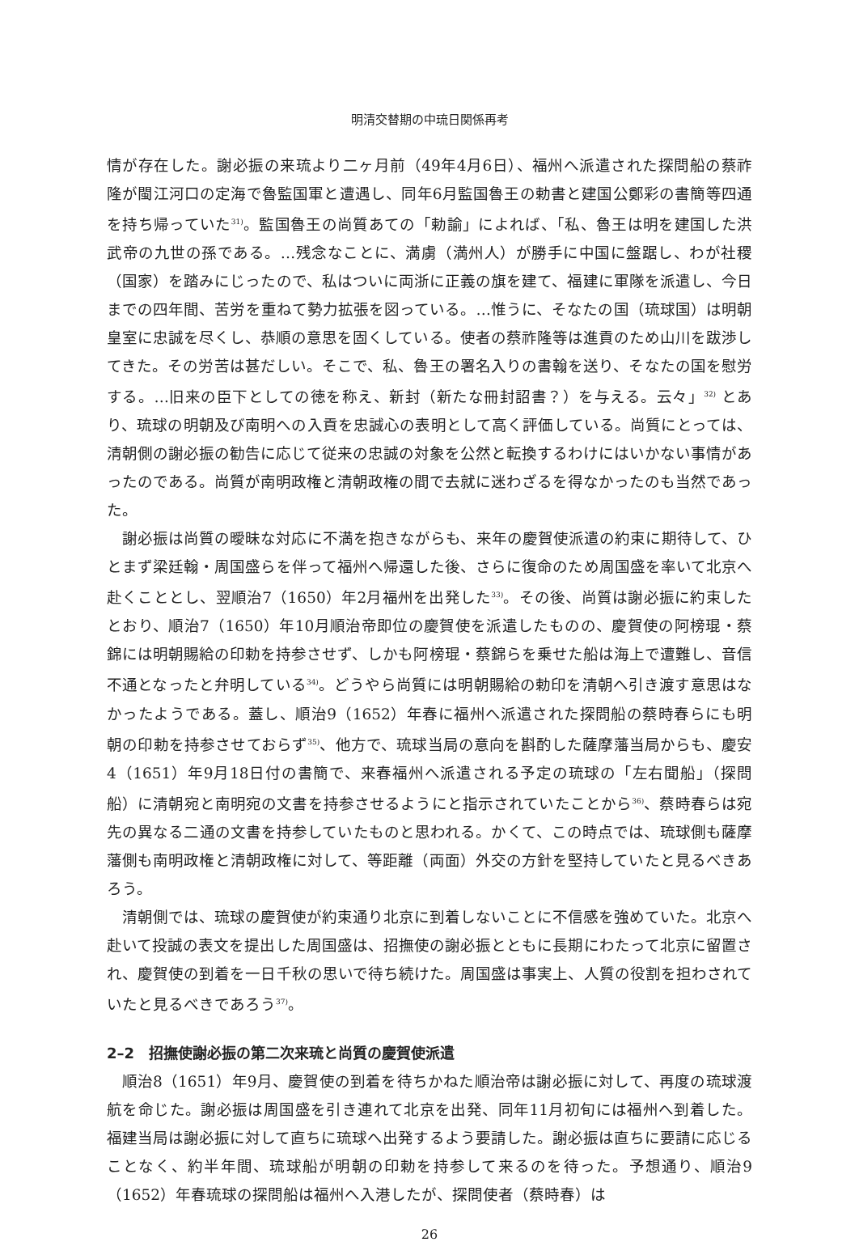明清交替期の中琉日関係再考
情が存在した。謝必振の来琉より二ヶ月前（49年4月6日）、福州へ派遣された探問船の蔡祚隆が閩江河口の定海で魯監国軍と遭遇し、同年6月監国魯王の勅書と建国公鄭彩の書簡等四通を持ち帰っていた<sup>31)</sup>。監国魯王の尚質あての「勅諭」によれば、「私、魯王は明を建国した洪武帝の九世の孫である。…残念なことに、満虜（満州人）が勝手に中国に盤踞し、わが社稷（国家）を踏みにじったので、私はついに両浙に正義の旗を建て、福建に軍隊を派遣し、今日までの四年間、苦労を重ねて勢力拡張を図っている。…惟うに、そなたの国（琉球国）は明朝皇室に忠誠を尽くし、恭順の意思を固くしている。使者の蔡祚隆等は進貢のため山川を跋渉してきた。その労苦は甚だしい。そこで、私、魯王の署名入りの書翰を送り、そなたの国を慰労する。…旧来の臣下としての徳を称え、新封（新たな冊封詔書？）を与える。云々」<sup>32)</sup> とあり、琉球の明朝及び南明への入貢を忠誠心の表明として高く評価している。尚質にとっては、清朝側の謝必振の勧告に応じて従来の忠誠の対象を公然と転換するわけにはいかない事情があったのである。尚質が南明政権と清朝政権の間で去就に迷わざるを得なかったのも当然であった。
謝必振は尚質の曖昧な対応に不満を抱きながらも、来年の慶賀使派遣の約束に期待して、ひとまず梁廷翰・周国盛らを伴って福州へ帰還した後、さらに復命のため周国盛を率いて北京へ赴くこととし、翌順治7（1650）年2月福州を出発した<sup>33)</sup>。その後、尚質は謝必振に約束したとおり、順治7（1650）年10月順治帝即位の慶賀使を派遣したものの、慶賀使の阿榜琨・蔡錦には明朝賜給の印勅を持参させず、しかも阿榜琨・蔡錦らを乗せた船は海上で遭難し、音信不通となったと弁明している<sup>34)</sup>。どうやら尚質には明朝賜給の勅印を清朝へ引き渡す意思はなかったようである。蓋し、順治9（1652）年春に福州へ派遣された探問船の蔡時春らにも明朝の印勅を持参させておらず<sup>35)</sup>、他方で、琉球当局の意向を斟酌した薩摩藩当局からも、慶安4（1651）年9月18日付の書簡で、来春福州へ派遣される予定の琉球の「左右聞船」（探問船）に清朝宛と南明宛の文書を持参させるようにと指示されていたことから<sup>36)</sup>、蔡時春らは宛先の異なる二通の文書を持参していたものと思われる。かくて、この時点では、琉球側も薩摩藩側も南明政権と清朝政権に対して、等距離（両面）外交の方針を堅持していたと見るべきあろう。
清朝側では、琉球の慶賀使が約束通り北京に到着しないことに不信感を強めていた。北京へ赴いて投誠の表文を提出した周国盛は、招撫使の謝必振とともに長期にわたって北京に留置され、慶賀使の到着を一日千秋の思いで待ち続けた。周国盛は事実上、人質の役割を担わされていたと見るべきであろう<sup>37)</sup>。
2–2　招撫使謝必振の第二次来琉と尚質の慶賀使派遣
順治8（1651）年9月、慶賀使の到着を待ちかねた順治帝は謝必振に対して、再度の琉球渡航を命じた。謝必振は周国盛を引き連れて北京を出発、同年11月初旬には福州へ到着した。福建当局は謝必振に対して直ちに琉球へ出発するよう要請した。謝必振は直ちに要請に応じることなく、約半年間、琉球船が明朝の印勅を持参して来るのを待った。予想通り、順治9（1652）年春琉球の探問船は福州へ入港したが、探問使者（蔡時春）は
26